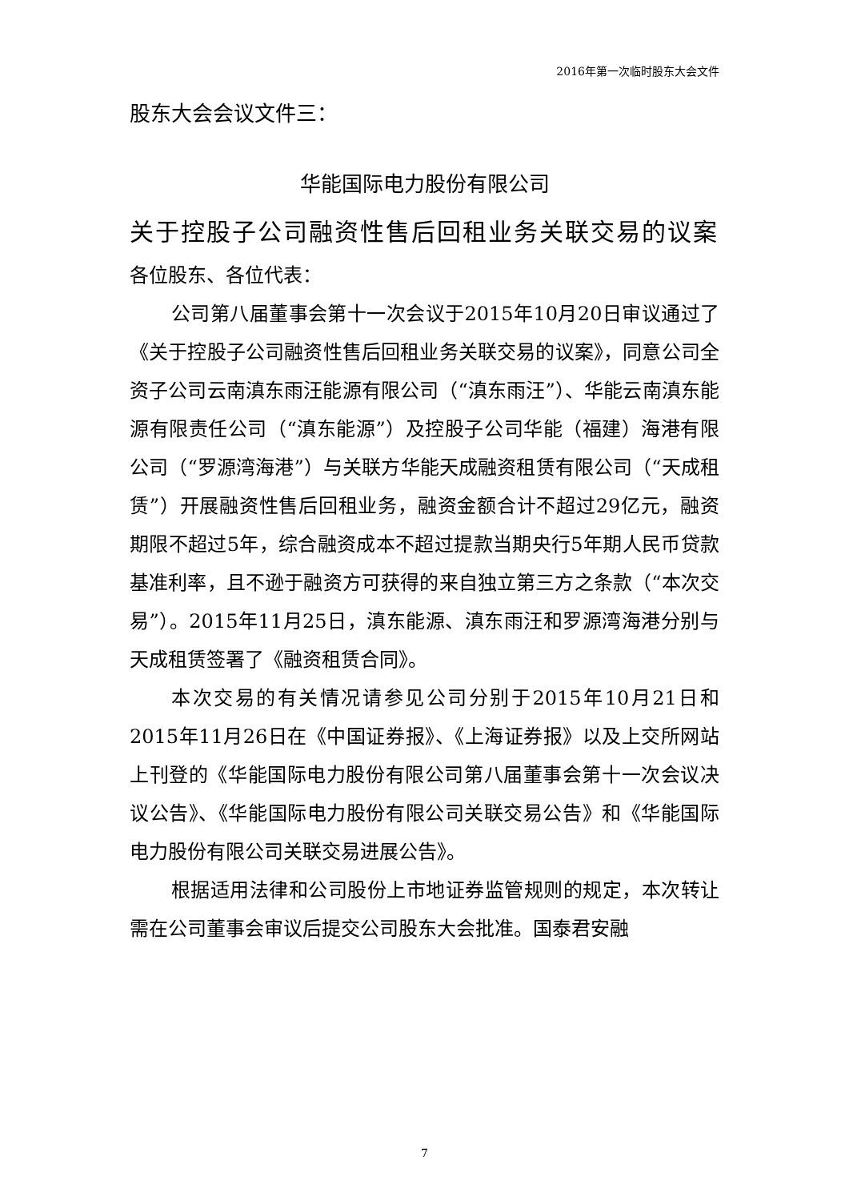2016年第一次临时股东大会文件
股东大会会议文件三：
华能国际电力股份有限公司
关于控股子公司融资性售后回租业务关联交易的议案
各位股东、各位代表：
公司第八届董事会第十一次会议于2015年10月20日审议通过了《关于控股子公司融资性售后回租业务关联交易的议案》，同意公司全资子公司云南滇东雨汪能源有限公司（“滇东雨汪”）、华能云南滇东能源有限责任公司（“滇东能源”）及控股子公司华能（福建）海港有限公司（“罗源湾海港”）与关联方华能天成融资租赁有限公司（“天成租赁”）开展融资性售后回租业务，融资金额合计不超过29亿元，融资期限不超过5年，综合融资成本不超过提款当期央行5年期人民币贷款基准利率，且不逊于融资方可获得的来自独立第三方之条款（“本次交易”）。2015年11月25日，滇东能源、滇东雨汪和罗源湾海港分别与天成租赁签署了《融资租赁合同》。
本次交易的有关情况请参见公司分别于2015年10月21日和2015年11月26日在《中国证券报》、《上海证券报》以及上交所网站上刊登的《华能国际电力股份有限公司第八届董事会第十一次会议决议公告》、《华能国际电力股份有限公司关联交易公告》和《华能国际电力股份有限公司关联交易进展公告》。
根据适用法律和公司股份上市地证券监管规则的规定，本次转让需在公司董事会审议后提交公司股东大会批准。国泰君安融
7